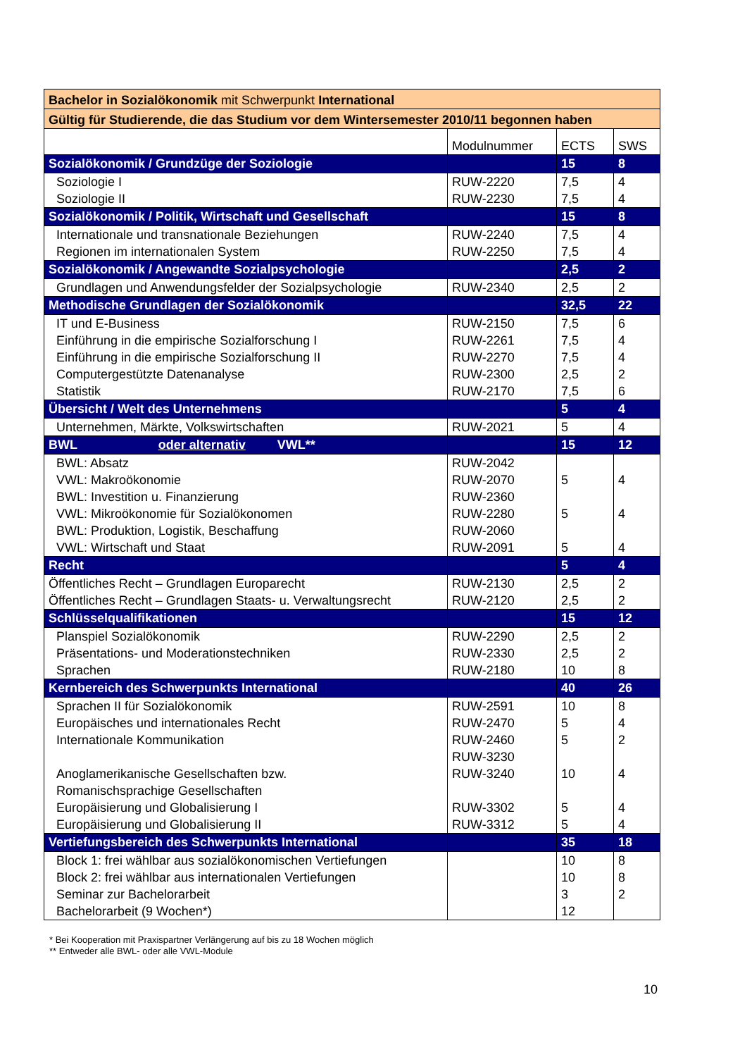| Bachelor in Sozialökonomik mit Schwerpunkt International | | | |
| Gültig für Studierende, die das Studium vor dem Wintersemester 2010/11 begonnen haben | | | |
| | Modulnummer | ECTS | SWS |
| Sozialökonomik / Grundzüge der Soziologie | | 15 | 8 |
| Soziologie I | RUW-2220 | 7,5 | 4 |
| Soziologie II | RUW-2230 | 7,5 | 4 |
| Sozialökonomik / Politik, Wirtschaft und Gesellschaft | | 15 | 8 |
| Internationale und transnationale Beziehungen | RUW-2240 | 7,5 | 4 |
| Regionen im internationalen System | RUW-2250 | 7,5 | 4 |
| Sozialökonomik / Angewandte Sozialpsychologie | | 2,5 | 2 |
| Grundlagen und Anwendungsfelder der Sozialpsychologie | RUW-2340 | 2,5 | 2 |
| Methodische Grundlagen der Sozialökonomik | | 32,5 | 22 |
| IT und E-Business | RUW-2150 | 7,5 | 6 |
| Einführung in die empirische Sozialforschung I | RUW-2261 | 7,5 | 4 |
| Einführung in die empirische Sozialforschung II | RUW-2270 | 7,5 | 4 |
| Computergestützte Datenanalyse | RUW-2300 | 2,5 | 2 |
| Statistik | RUW-2170 | 7,5 | 6 |
| Übersicht / Welt des Unternehmens | | 5 | 4 |
| Unternehmen, Märkte, Volkswirtschaften | RUW-2021 | 5 | 4 |
| BWL oder alternativ VWL** | | 15 | 12 |
| BWL: Absatz | RUW-2042 | | |
| VWL: Makroökonomie | RUW-2070 | 5 | 4 |
| BWL: Investition u. Finanzierung | RUW-2360 | | |
| VWL: Mikroökonomie für Sozialökonomen | RUW-2280 | 5 | 4 |
| BWL: Produktion, Logistik, Beschaffung | RUW-2060 | | |
| VWL: Wirtschaft und Staat | RUW-2091 | 5 | 4 |
| Recht | | 5 | 4 |
| Öffentliches Recht – Grundlagen Europarecht | RUW-2130 | 2,5 | 2 |
| Öffentliches Recht – Grundlagen Staats- u. Verwaltungsrecht | RUW-2120 | 2,5 | 2 |
| Schlüsselqualifikationen | | 15 | 12 |
| Planspiel Sozialökonomik | RUW-2290 | 2,5 | 2 |
| Präsentations- und Moderationstechniken | RUW-2330 | 2,5 | 2 |
| Sprachen | RUW-2180 | 10 | 8 |
| Kernbereich des Schwerpunkts International | | 40 | 26 |
| Sprachen II für Sozialökonomik | RUW-2591 | 10 | 8 |
| Europäisches und internationales Recht | RUW-2470 | 5 | 4 |
| Internationale Kommunikation | RUW-2460 | 5 | 2 |
| | RUW-3230 | | |
| Anoglamerikanische Gesellschaften bzw. Romanischsprachige Gesellschaften | RUW-3240 | 10 | 4 |
| Europäisierung und Globalisierung I | RUW-3302 | 5 | 4 |
| Europäisierung und Globalisierung II | RUW-3312 | 5 | 4 |
| Vertiefungsbereich des Schwerpunkts International | | 35 | 18 |
| Block 1: frei wählbar aus sozialökonomischen Vertiefungen | | 10 | 8 |
| Block 2: frei wählbar aus internationalen Vertiefungen | | 10 | 8 |
| Seminar zur Bachelorarbeit | | 3 | 2 |
| Bachelorarbeit (9 Wochen*) | | 12 | |
* Bei Kooperation mit Praxispartner Verlängerung auf bis zu 18 Wochen möglich
** Entweder alle BWL- oder alle VWL-Module
10